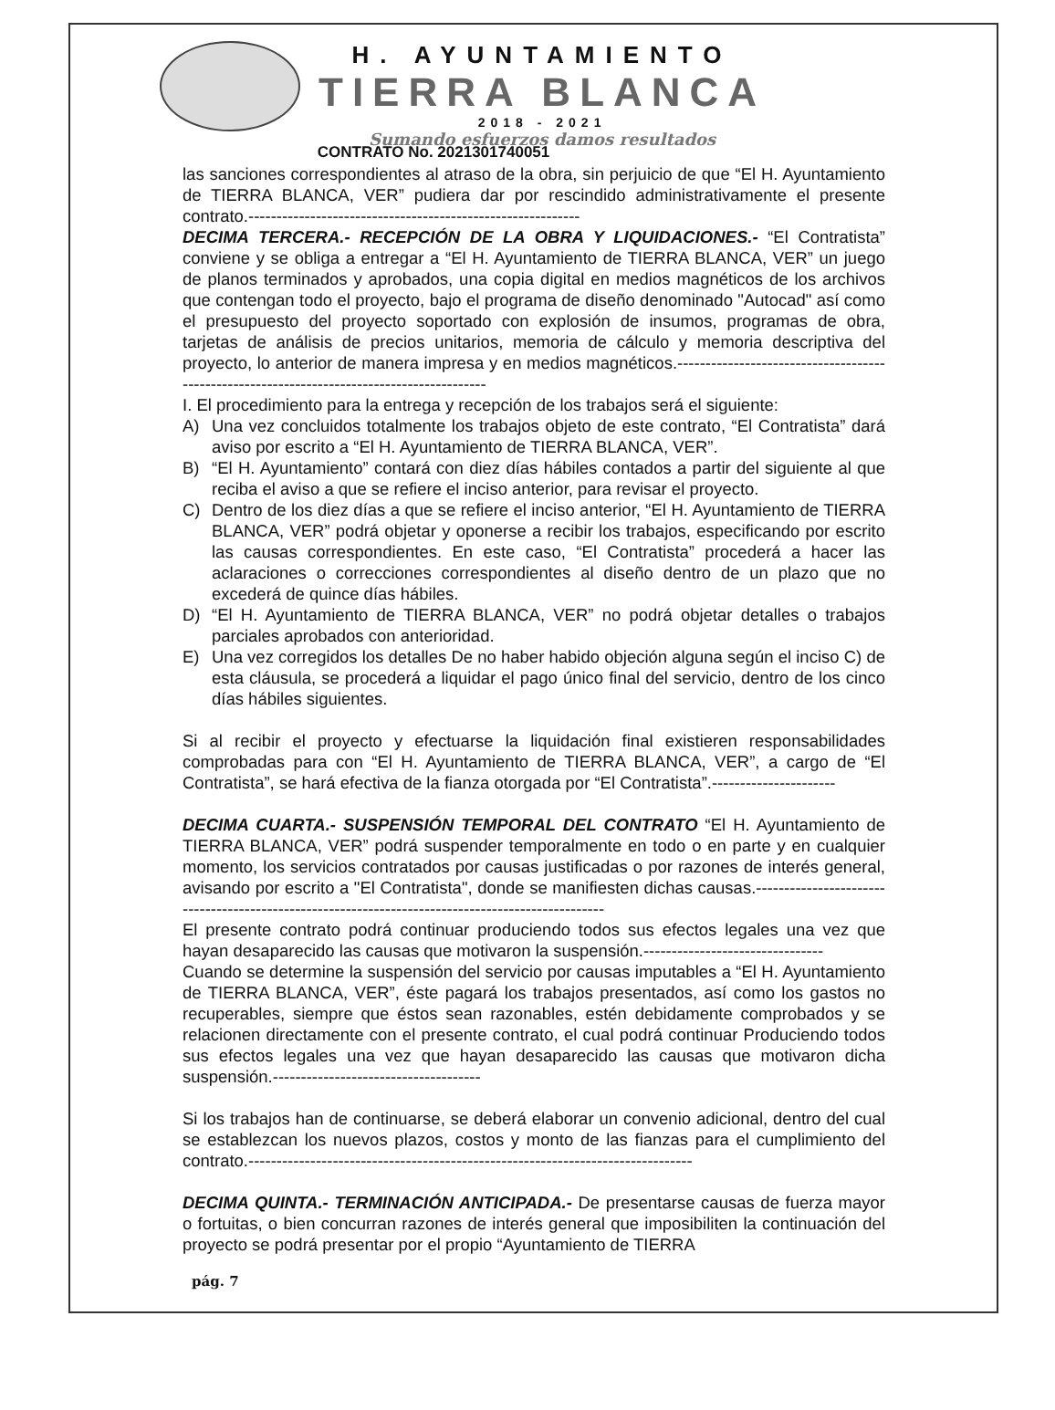H. AYUNTAMIENTO
TIERRA BLANCA
2018 - 2021
Sumando esfuerzos damos resultados
CONTRATO No. 2021301740051
las sanciones correspondientes al atraso de la obra, sin perjuicio de que “El H. Ayuntamiento de TIERRA BLANCA, VER” pudiera dar por rescindido administrativamente el presente contrato.-----------------------------------------------------------
DECIMA TERCERA.- RECEPCIÓN DE LA OBRA Y LIQUIDACIONES.- “El Contratista” conviene y se obliga a entregar a “El H. Ayuntamiento de TIERRA BLANCA, VER” un juego de planos terminados y aprobados, una copia digital en medios magnéticos de los archivos que contengan todo el proyecto, bajo el programa de diseño denominado "Autocad" así como el presupuesto del proyecto soportado con explosión de insumos, programas de obra, tarjetas de análisis de precios unitarios, memoria de cálculo y memoria descriptiva del proyecto, lo anterior de manera impresa y en medios magnéticos.-------------------------------------------------------------------------------------------
I. El procedimiento para la entrega y recepción de los trabajos será el siguiente:
A) Una vez concluidos totalmente los trabajos objeto de este contrato, “El Contratista” dará aviso por escrito a “El H. Ayuntamiento de TIERRA BLANCA, VER”.
B) “El H. Ayuntamiento” contará con diez días hábiles contados a partir del siguiente al que reciba el aviso a que se refiere el inciso anterior, para revisar el proyecto.
C) Dentro de los diez días a que se refiere el inciso anterior, “El H. Ayuntamiento de TIERRA BLANCA, VER” podrá objetar y oponerse a recibir los trabajos, especificando por escrito las causas correspondientes. En este caso, “El Contratista” procederá a hacer las aclaraciones o correcciones correspondientes al diseño dentro de un plazo que no excederá de quince días hábiles.
D) “El H. Ayuntamiento de TIERRA BLANCA, VER” no podrá objetar detalles o trabajos parciales aprobados con anterioridad.
E) Una vez corregidos los detalles De no haber habido objeción alguna según el inciso C) de esta cláusula, se procederá a liquidar el pago único final del servicio, dentro de los cinco días hábiles siguientes.
Si al recibir el proyecto y efectuarse la liquidación final existieren responsabilidades comprobadas para con “El H. Ayuntamiento de TIERRA BLANCA, VER”, a cargo de “El Contratista”, se hará efectiva de la fianza otorgada por “El Contratista”.----------------------
DECIMA CUARTA.- SUSPENSIÓN TEMPORAL DEL CONTRATO “El H. Ayuntamiento de TIERRA BLANCA, VER” podrá suspender temporalmente en todo o en parte y en cualquier momento, los servicios contratados por causas justificadas o por razones de interés general, avisando por escrito a "El Contratista", donde se manifiesten dichas causas.--------------------------------------------------------------------------------------------------
El presente contrato podrá continuar produciendo todos sus efectos legales una vez que hayan desaparecido las causas que motivaron la suspensión.--------------------------------
Cuando se determine la suspensión del servicio por causas imputables a “El H. Ayuntamiento de TIERRA BLANCA, VER”, éste pagará los trabajos presentados, así como los gastos no recuperables, siempre que éstos sean razonables, estén debidamente comprobados y se relacionen directamente con el presente contrato, el cual podrá continuar Produciendo todos sus efectos legales una vez que hayan desaparecido las causas que motivaron dicha suspensión.-------------------------------------
Si los trabajos han de continuarse, se deberá elaborar un convenio adicional, dentro del cual se establezcan los nuevos plazos, costos y monto de las fianzas para el cumplimiento del contrato.-------------------------------------------------------------------------------
DECIMA QUINTA.- TERMINACIÓN ANTICIPADA.- De presentarse causas de fuerza mayor o fortuitas, o bien concurran razones de interés general que imposibiliten la continuación del proyecto se podrá presentar por el propio “Ayuntamiento de TIERRA
pág. 7